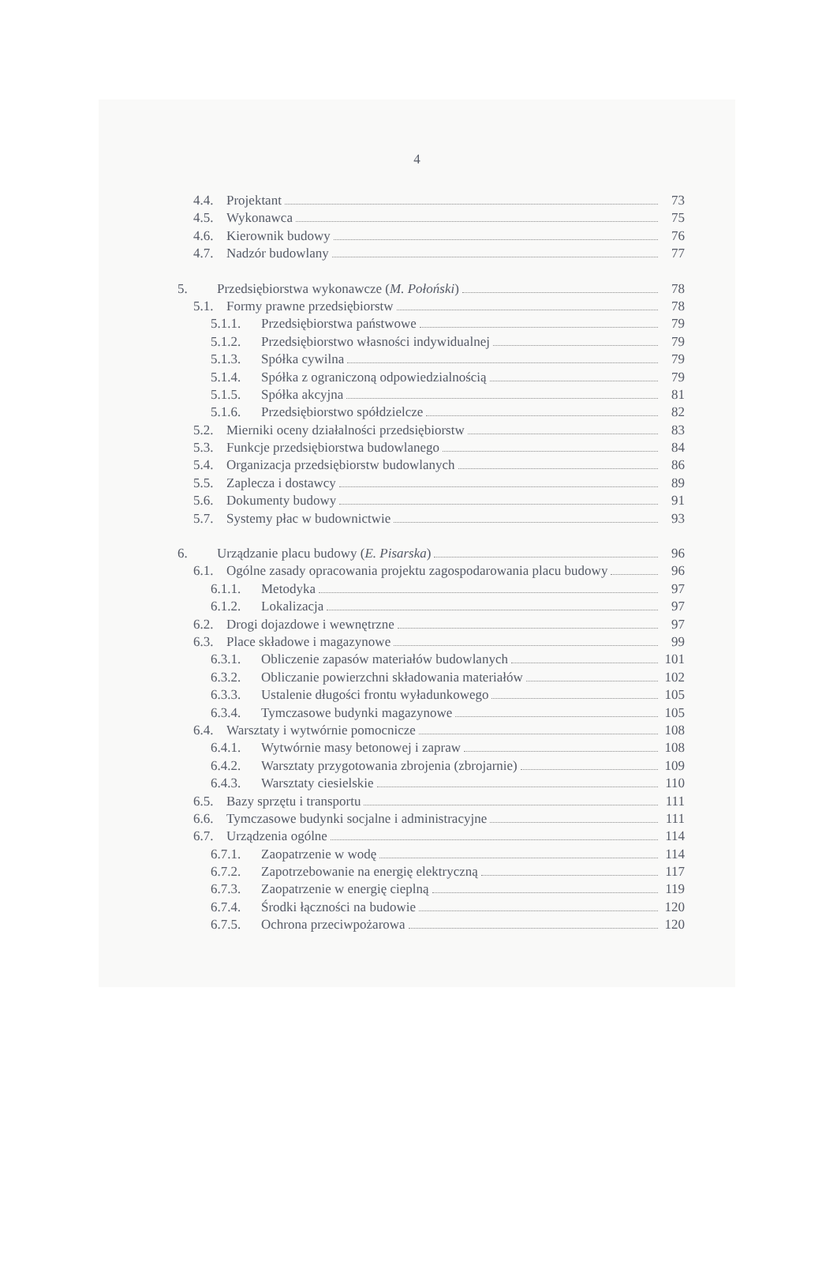4
4.4. Projektant 73
4.5. Wykonawca 75
4.6. Kierownik budowy 76
4.7. Nadzór budowlany 77
5. Przedsiębiorstwa wykonawcze (M. Połoński) 78
5.1. Formy prawne przedsiębiorstw 78
5.1.1. Przedsiębiorstwa państwowe 79
5.1.2. Przedsiębiorstwo własności indywidualnej 79
5.1.3. Spółka cywilna 79
5.1.4. Spółka z ograniczoną odpowiedzialnością 79
5.1.5. Spółka akcyjna 81
5.1.6. Przedsiębiorstwo spółdzielcze 82
5.2. Mierniki oceny działalności przedsiębiorstw 83
5.3. Funkcje przedsiębiorstwa budowlanego 84
5.4. Organizacja przedsiębiorstw budowlanych 86
5.5. Zaplecza i dostawcy 89
5.6. Dokumenty budowy 91
5.7. Systemy płac w budownictwie 93
6. Urządzanie placu budowy (E. Pisarska) 96
6.1. Ogólne zasady opracowania projektu zagospodarowania placu budowy 96
6.1.1. Metodyka 97
6.1.2. Lokalizacja 97
6.2. Drogi dojazdowe i wewnętrzne 97
6.3. Place składowe i magazynowe 99
6.3.1. Obliczenie zapasów materiałów budowlanych 101
6.3.2. Obliczanie powierzchni składowania materiałów 102
6.3.3. Ustalenie długości frontu wyładunkowego 105
6.3.4. Tymczasowe budynki magazynowe 105
6.4. Warsztaty i wytwórnie pomocnicze 108
6.4.1. Wytwórnie masy betonowej i zapraw 108
6.4.2. Warsztaty przygotowania zbrojenia (zbrojarnie) 109
6.4.3. Warsztaty ciesielskie 110
6.5. Bazy sprzętu i transportu 111
6.6. Tymczasowe budynki socjalne i administracyjne 111
6.7. Urządzenia ogólne 114
6.7.1. Zaopatrzenie w wodę 114
6.7.2. Zapotrzebowanie na energię elektryczną 117
6.7.3. Zaopatrzenie w energię cieplną 119
6.7.4. Środki łączności na budowie 120
6.7.5. Ochrona przeciwpożarowa 120